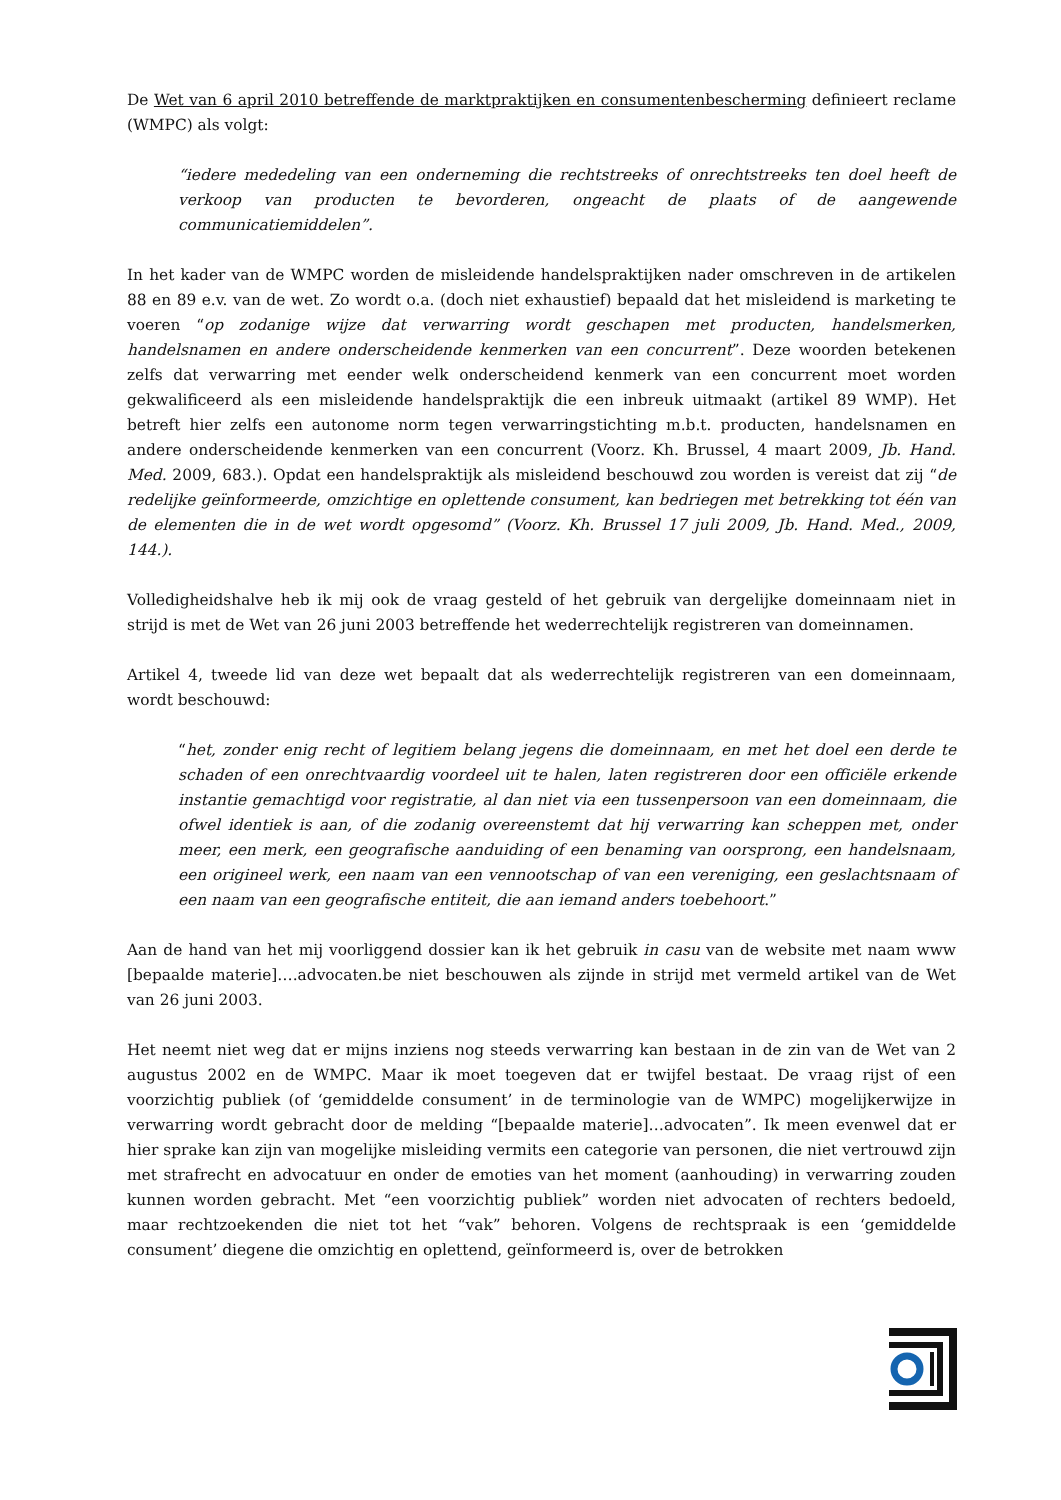De Wet van 6 april 2010 betreffende de marktpraktijken en consumentenbescherming definieert reclame (WMPC) als volgt:
“iedere mededeling van een onderneming die rechtstreeks of onrechtstreeks ten doel heeft de verkoop van producten te bevorderen, ongeacht de plaats of de aangewende communicatiemiddelen”.
In het kader van de WMPC worden de misleidende handelspraktijken nader omschreven in de artikelen 88 en 89 e.v. van de wet. Zo wordt o.a. (doch niet exhaustief) bepaald dat het misleidend is marketing te voeren “op zodanige wijze dat verwarring wordt geschapen met producten, handelsmerken, handelsnamen en andere onderscheidende kenmerken van een concurrent”. Deze woorden betekenen zelfs dat verwarring met eender welk onderscheidend kenmerk van een concurrent moet worden gekwalificeerd als een misleidende handelspraktijk die een inbreuk uitmaakt (artikel 89 WMP). Het betreft hier zelfs een autonome norm tegen verwarringstichting m.b.t. producten, handelsnamen en andere onderscheidende kenmerken van een concurrent (Voorz. Kh. Brussel, 4 maart 2009, Jb. Hand. Med. 2009, 683.). Opdat een handelspraktijk als misleidend beschouwd zou worden is vereist dat zij “de redelijke geïnformeerde, omzichtige en oplettende consument, kan bedriegen met betrekking tot één van de elementen die in de wet wordt opgesomd” (Voorz. Kh. Brussel 17 juli 2009, Jb. Hand. Med., 2009, 144.).
Volledigheidshalve heb ik mij ook de vraag gesteld of het gebruik van dergelijke domeinnaam niet in strijd is met de Wet van 26 juni 2003 betreffende het wederrechtelijk registreren van domeinnamen.
Artikel 4, tweede lid van deze wet bepaalt dat als wederrechtelijk registreren van een domeinnaam, wordt beschouwd:
“het, zonder enig recht of legitiem belang jegens die domeinnaam, en met het doel een derde te schaden of een onrechtvaardig voordeel uit te halen, laten registreren door een officiële erkende instantie gemachtigd voor registratie, al dan niet via een tussenpersoon van een domeinnaam, die ofwel identiek is aan, of die zodanig overeenstemt dat hij verwarring kan scheppen met, onder meer, een merk, een geografische aanduiding of een benaming van oorsprong, een handelsnaam, een origineel werk, een naam van een vennootschap of van een vereniging, een geslachtsnaam of een naam van een geografische entiteit, die aan iemand anders toebehoort.”
Aan de hand van het mij voorliggend dossier kan ik het gebruik in casu van de website met naam www [bepaalde materie]….advocaten.be niet beschouwen als zijnde in strijd met vermeld artikel van de Wet van 26 juni 2003.
Het neemt niet weg dat er mijns inziens nog steeds verwarring kan bestaan in de zin van de Wet van 2 augustus 2002 en de WMPC. Maar ik moet toegeven dat er twijfel bestaat. De vraag rijst of een voorzichtig publiek (of ‘gemiddelde consument’ in de terminologie van de WMPC) mogelijkerwijze in verwarring wordt gebracht door de melding “[bepaalde materie]…advocaten”. Ik meen evenwel dat er hier sprake kan zijn van mogelijke misleiding vermits een categorie van personen, die niet vertrouwd zijn met strafrecht en advocatuur en onder de emoties van het moment (aanhouding) in verwarring zouden kunnen worden gebracht. Met “een voorzichtig publiek” worden niet advocaten of rechters bedoeld, maar rechtzoekenden die niet tot het “vak” behoren. Volgens de rechtspraak is een ‘gemiddelde consument’ diegene die omzichtig en oplettend, geïnformeerd is, over de betrokken